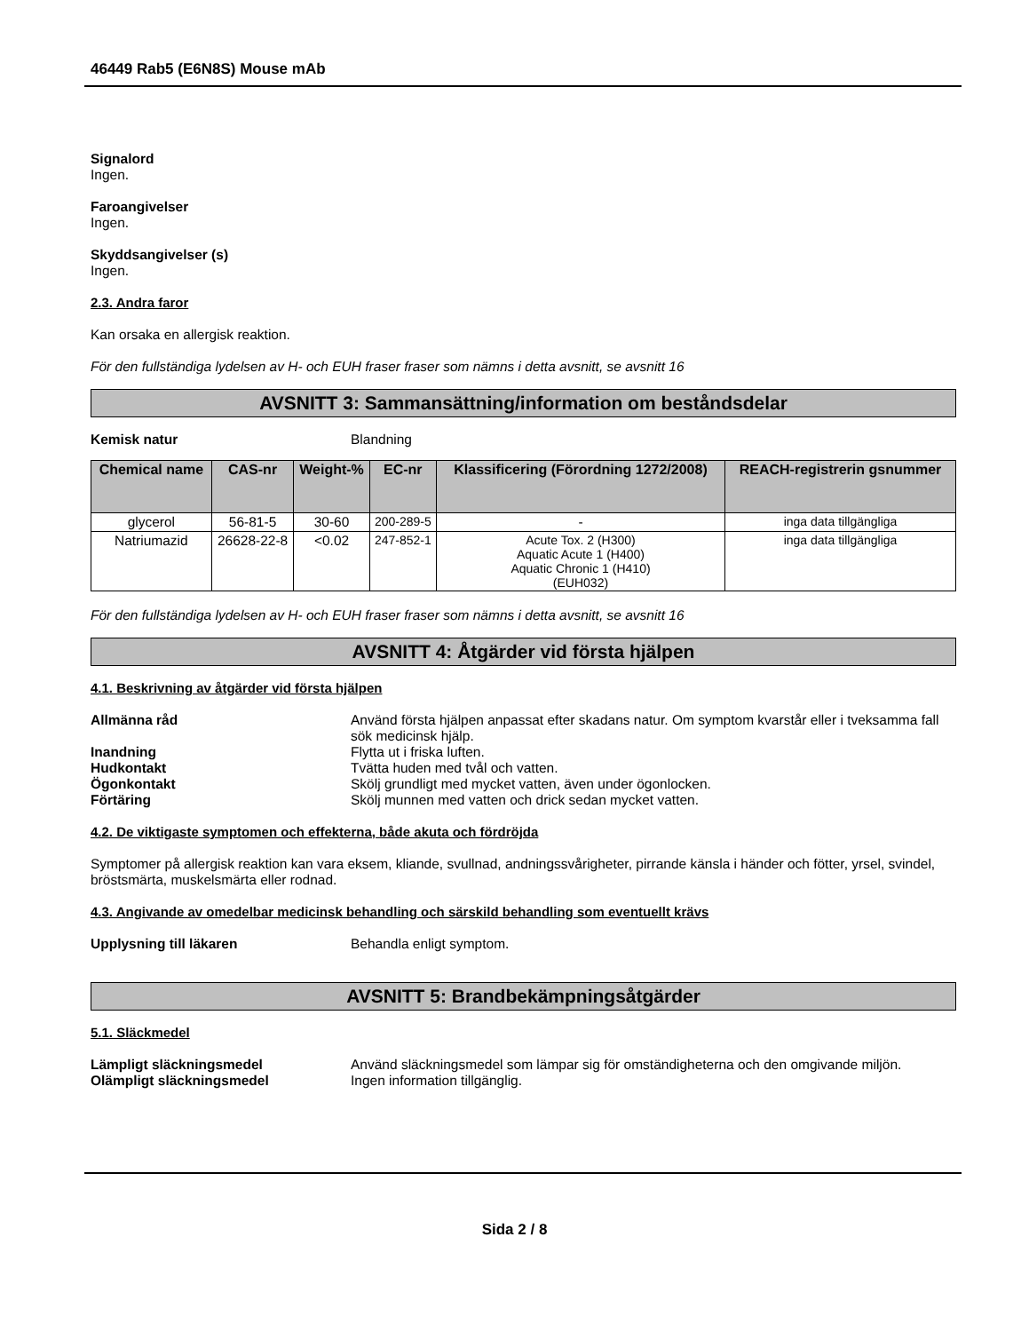46449 Rab5 (E6N8S) Mouse mAb
Signalord
Ingen.
Faroangivelser
Ingen.
Skyddsangivelser (s)
Ingen.
2.3. Andra faror
Kan orsaka en allergisk reaktion.
För den fullständiga lydelsen av H- och EUH fraser fraser som nämns i detta avsnitt, se avsnitt 16
AVSNITT 3: Sammansättning/information om beståndsdelar
Kemisk natur Blandning
| Chemical name | CAS-nr | Weight-% | EC-nr | Klassificering (Förordning 1272/2008) | REACH-registrerin gsnummer |
| --- | --- | --- | --- | --- | --- |
| glycerol | 56-81-5 | 30-60 | 200-289-5 | - | inga data tillgängliga |
| Natriumazid | 26628-22-8 | <0.02 | 247-852-1 | Acute Tox. 2 (H300) Aquatic Acute 1 (H400) Aquatic Chronic 1 (H410) (EUH032) | inga data tillgängliga |
För den fullständiga lydelsen av H- och EUH fraser fraser som nämns i detta avsnitt, se avsnitt 16
AVSNITT 4: Åtgärder vid första hjälpen
4.1. Beskrivning av åtgärder vid första hjälpen
Allmänna råd Använd första hjälpen anpassat efter skadans natur. Om symptom kvarstår eller i tveksamma fall sök medicinsk hjälp.
Inandning Flytta ut i friska luften.
Hudkontakt Tvätta huden med tvål och vatten.
Ögonkontakt Skölj grundligt med mycket vatten, även under ögonlocken.
Förtäring Skölj munnen med vatten och drick sedan mycket vatten.
4.2. De viktigaste symptomen och effekterna, både akuta och fördröjda
Symptomer på allergisk reaktion kan vara eksem, kliande, svullnad, andningssvårigheter, pirrande känsla i händer och fötter, yrsel, svindel, bröstsmärta, muskelsmärta eller rodnad.
4.3. Angivande av omedelbar medicinsk behandling och särskild behandling som eventuellt krävs
Upplysning till läkaren Behandla enligt symptom.
AVSNITT 5: Brandbekämpningsåtgärder
5.1. Släckmedel
Lämpligt släckningsmedel Använd släckningsmedel som lämpar sig för omständigheterna och den omgivande miljön.
Olämpligt släckningsmedel Ingen information tillgänglig.
Sida 2 / 8